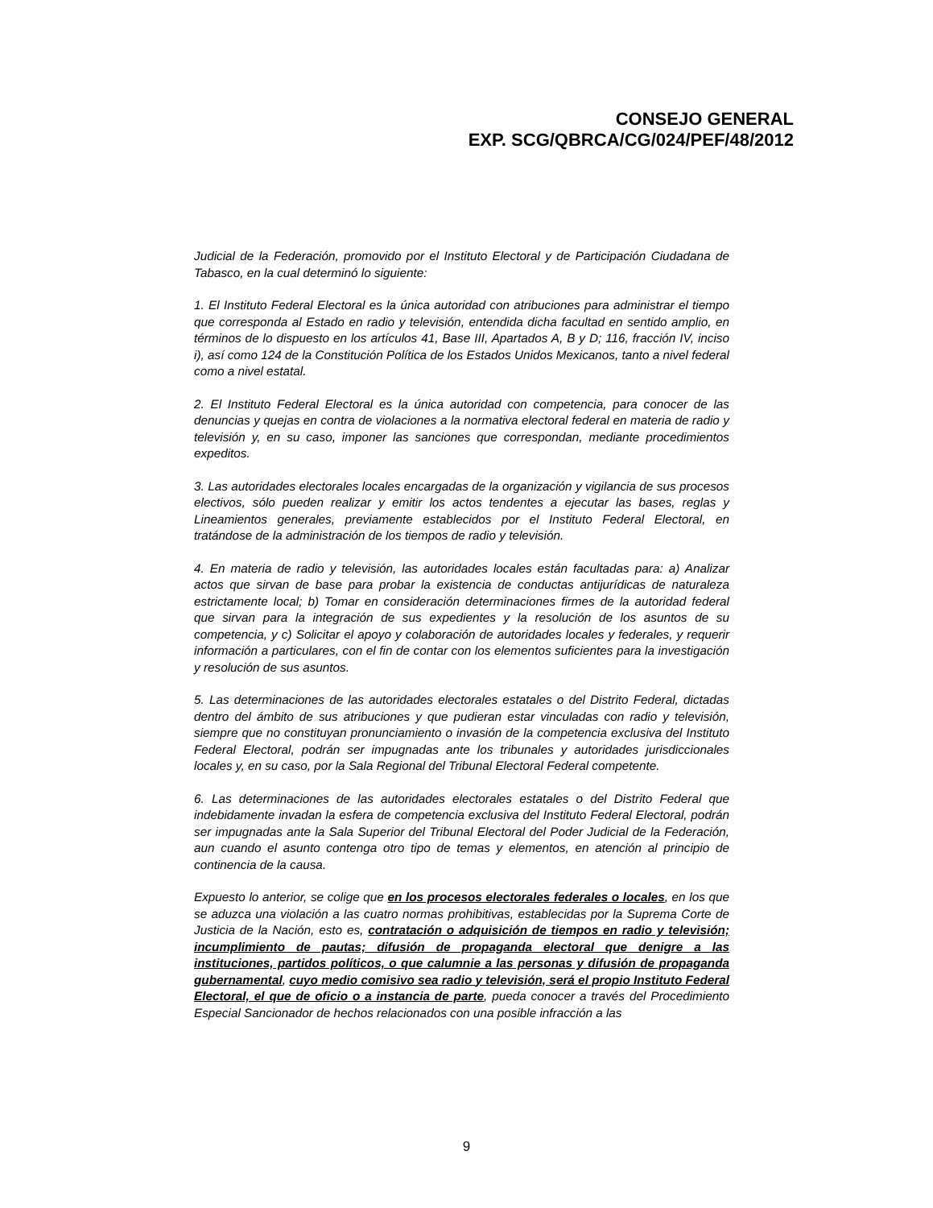CONSEJO GENERAL
EXP. SCG/QBRCA/CG/024/PEF/48/2012
Judicial de la Federación, promovido por el Instituto Electoral y de Participación Ciudadana de Tabasco, en la cual determinó lo siguiente:
1. El Instituto Federal Electoral es la única autoridad con atribuciones para administrar el tiempo que corresponda al Estado en radio y televisión, entendida dicha facultad en sentido amplio, en términos de lo dispuesto en los artículos 41, Base III, Apartados A, B y D; 116, fracción IV, inciso i), así como 124 de la Constitución Política de los Estados Unidos Mexicanos, tanto a nivel federal como a nivel estatal.
2. El Instituto Federal Electoral es la única autoridad con competencia, para conocer de las denuncias y quejas en contra de violaciones a la normativa electoral federal en materia de radio y televisión y, en su caso, imponer las sanciones que correspondan, mediante procedimientos expeditos.
3. Las autoridades electorales locales encargadas de la organización y vigilancia de sus procesos electivos, sólo pueden realizar y emitir los actos tendentes a ejecutar las bases, reglas y Lineamientos generales, previamente establecidos por el Instituto Federal Electoral, en tratándose de la administración de los tiempos de radio y televisión.
4. En materia de radio y televisión, las autoridades locales están facultadas para: a) Analizar actos que sirvan de base para probar la existencia de conductas antijurídicas de naturaleza estrictamente local; b) Tomar en consideración determinaciones firmes de la autoridad federal que sirvan para la integración de sus expedientes y la resolución de los asuntos de su competencia, y c) Solicitar el apoyo y colaboración de autoridades locales y federales, y requerir información a particulares, con el fin de contar con los elementos suficientes para la investigación y resolución de sus asuntos.
5. Las determinaciones de las autoridades electorales estatales o del Distrito Federal, dictadas dentro del ámbito de sus atribuciones y que pudieran estar vinculadas con radio y televisión, siempre que no constituyan pronunciamiento o invasión de la competencia exclusiva del Instituto Federal Electoral, podrán ser impugnadas ante los tribunales y autoridades jurisdiccionales locales y, en su caso, por la Sala Regional del Tribunal Electoral Federal competente.
6. Las determinaciones de las autoridades electorales estatales o del Distrito Federal que indebidamente invadan la esfera de competencia exclusiva del Instituto Federal Electoral, podrán ser impugnadas ante la Sala Superior del Tribunal Electoral del Poder Judicial de la Federación, aun cuando el asunto contenga otro tipo de temas y elementos, en atención al principio de continencia de la causa.
Expuesto lo anterior, se colige que en los procesos electorales federales o locales, en los que se aduzca una violación a las cuatro normas prohibitivas, establecidas por la Suprema Corte de Justicia de la Nación, esto es, contratación o adquisición de tiempos en radio y televisión; incumplimiento de pautas; difusión de propaganda electoral que denigre a las instituciones, partidos políticos, o que calumnie a las personas y difusión de propaganda gubernamental, cuyo medio comisivo sea radio y televisión, será el propio Instituto Federal Electoral, el que de oficio o a instancia de parte, pueda conocer a través del Procedimiento Especial Sancionador de hechos relacionados con una posible infracción a las
9